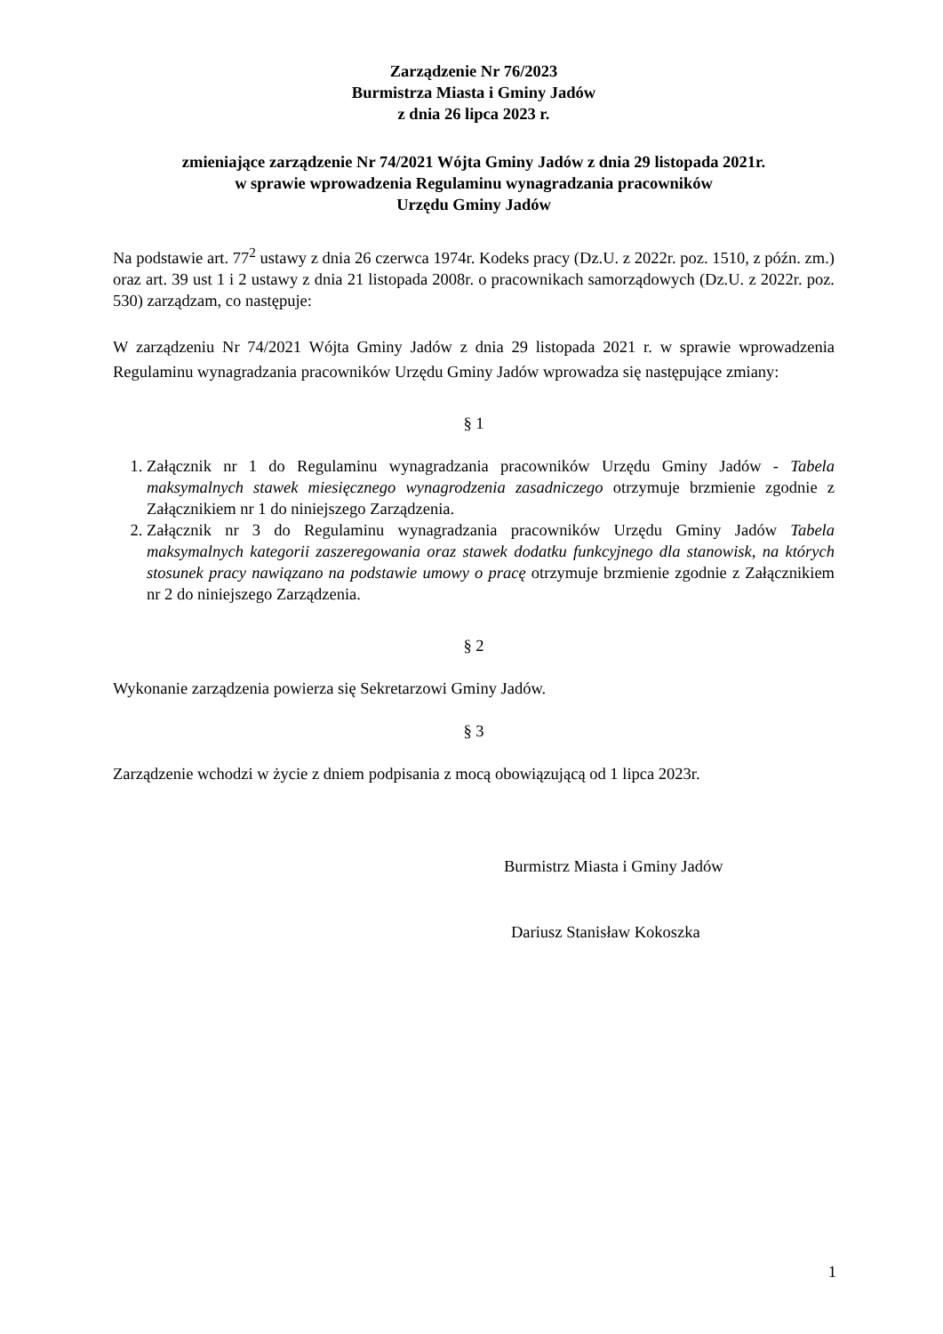Zarządzenie Nr 76/2023
Burmistrza Miasta i Gminy Jadów
z dnia 26 lipca 2023 r.
zmieniające zarządzenie Nr 74/2021 Wójta Gminy Jadów z dnia 29 listopada 2021r.
w sprawie wprowadzenia Regulaminu wynagradzania pracowników
Urzędu Gminy Jadów
Na podstawie art. 77<sup>2</sup> ustawy z dnia 26 czerwca 1974r. Kodeks pracy (Dz.U. z 2022r. poz. 1510, z późn. zm.) oraz art. 39 ust 1 i 2 ustawy z dnia 21 listopada 2008r. o pracownikach samorządowych (Dz.U. z 2022r. poz. 530) zarządzam, co następuje:
W zarządzeniu Nr 74/2021 Wójta Gminy Jadów z dnia 29 listopada 2021 r. w sprawie wprowadzenia Regulaminu wynagradzania pracowników Urzędu Gminy Jadów wprowadza się następujące zmiany:
§ 1
1. Załącznik nr 1 do Regulaminu wynagradzania pracowników Urzędu Gminy Jadów - Tabela maksymalnych stawek miesięcznego wynagrodzenia zasadniczego otrzymuje brzmienie zgodnie z Załącznikiem nr 1 do niniejszego Zarządzenia.
2. Załącznik nr 3 do Regulaminu wynagradzania pracowników Urzędu Gminy Jadów Tabela maksymalnych kategorii zaszeregowania oraz stawek dodatku funkcyjnego dla stanowisk, na których stosunek pracy nawiązano na podstawie umowy o pracę otrzymuje brzmienie zgodnie z Załącznikiem nr 2 do niniejszego Zarządzenia.
§ 2
Wykonanie zarządzenia powierza się Sekretarzowi Gminy Jadów.
§ 3
Zarządzenie wchodzi w życie z dniem podpisania z mocą obowiązującą od 1 lipca 2023r.
Burmistrz Miasta i Gminy Jadów
Dariusz Stanisław Kokoszka
1